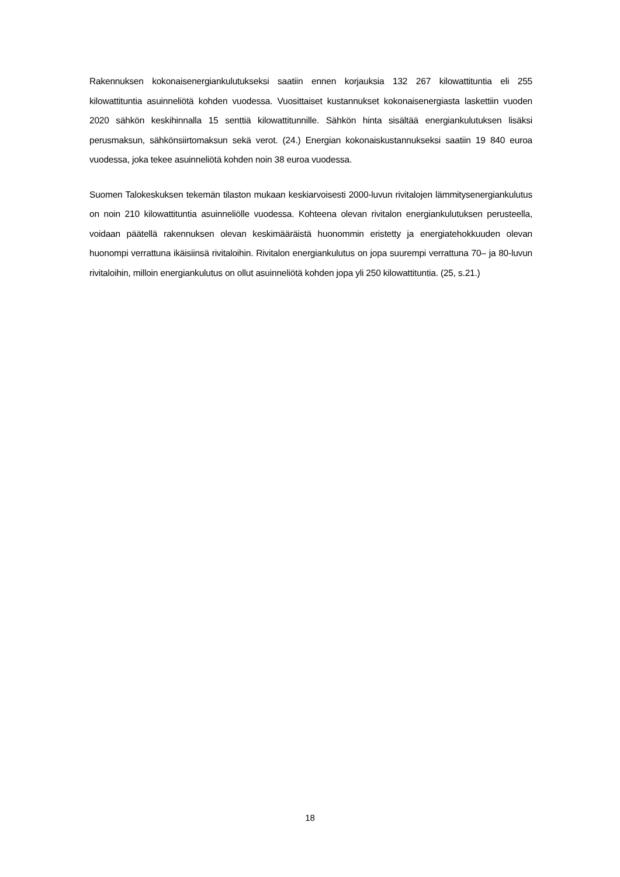Rakennuksen kokonaisenergiankulutukseksi saatiin ennen korjauksia 132 267 kilowattituntia eli 255 kilowattituntia asuinneliötä kohden vuodessa. Vuosittaiset kustannukset kokonaisenergiasta laskettiin vuoden 2020 sähkön keskihinnalla 15 senttiä kilowattitunnille. Sähkön hinta sisältää ener­giankulutuksen lisäksi perusmaksun, sähkönsiirtomaksun sekä verot. (24.) Energian kokonaiskus­tannukseksi saatiin 19 840 euroa vuodessa, joka tekee asuinneliötä kohden noin 38 euroa vuo­dessa.
Suomen Talokeskuksen tekemän tilaston mukaan keskiarvoisesti 2000-luvun rivitalojen lämmitys­energiankulutus on noin 210 kilowattituntia asuinneliölle vuodessa. Kohteena olevan rivitalon ener­giankulutuksen perusteella, voidaan päätellä rakennuksen olevan keskimääräistä huonommin eris­tetty ja energiatehokkuuden olevan huonompi verrattuna ikäisiinsä rivitaloihin. Rivitalon energian­kulutus on jopa suurempi verrattuna 70– ja 80-luvun rivitaloihin, milloin energiankulutus on ollut asuinneliötä kohden jopa yli 250 kilowattituntia. (25, s.21.)
18